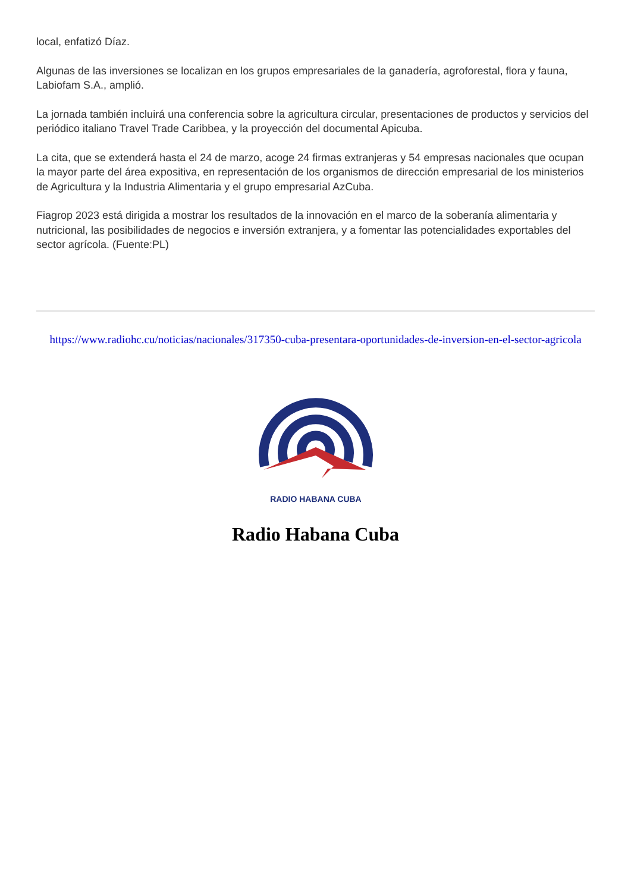local, enfatizó Díaz.
Algunas de las inversiones se localizan en los grupos empresariales de la ganadería, agroforestal, flora y fauna, Labiofam S.A., amplió.
La jornada también incluirá una conferencia sobre la agricultura circular, presentaciones de productos y servicios del periódico italiano Travel Trade Caribbea, y la proyección del documental Apicuba.
La cita, que se extenderá hasta el 24 de marzo, acoge 24 firmas extranjeras y 54 empresas nacionales que ocupan la mayor parte del área expositiva, en representación de los organismos de dirección empresarial de los ministerios de Agricultura y la Industria Alimentaria y el grupo empresarial AzCuba.
Fiagrop 2023 está dirigida a mostrar los resultados de la innovación en el marco de la soberanía alimentaria y nutricional, las posibilidades de negocios e inversión extranjera, y a fomentar las potencialidades exportables del sector agrícola. (Fuente:PL)
https://www.radiohc.cu/noticias/nacionales/317350-cuba-presentara-oportunidades-de-inversion-en-el-sector-agricola
RADIO HABANA CUBA
Radio Habana Cuba